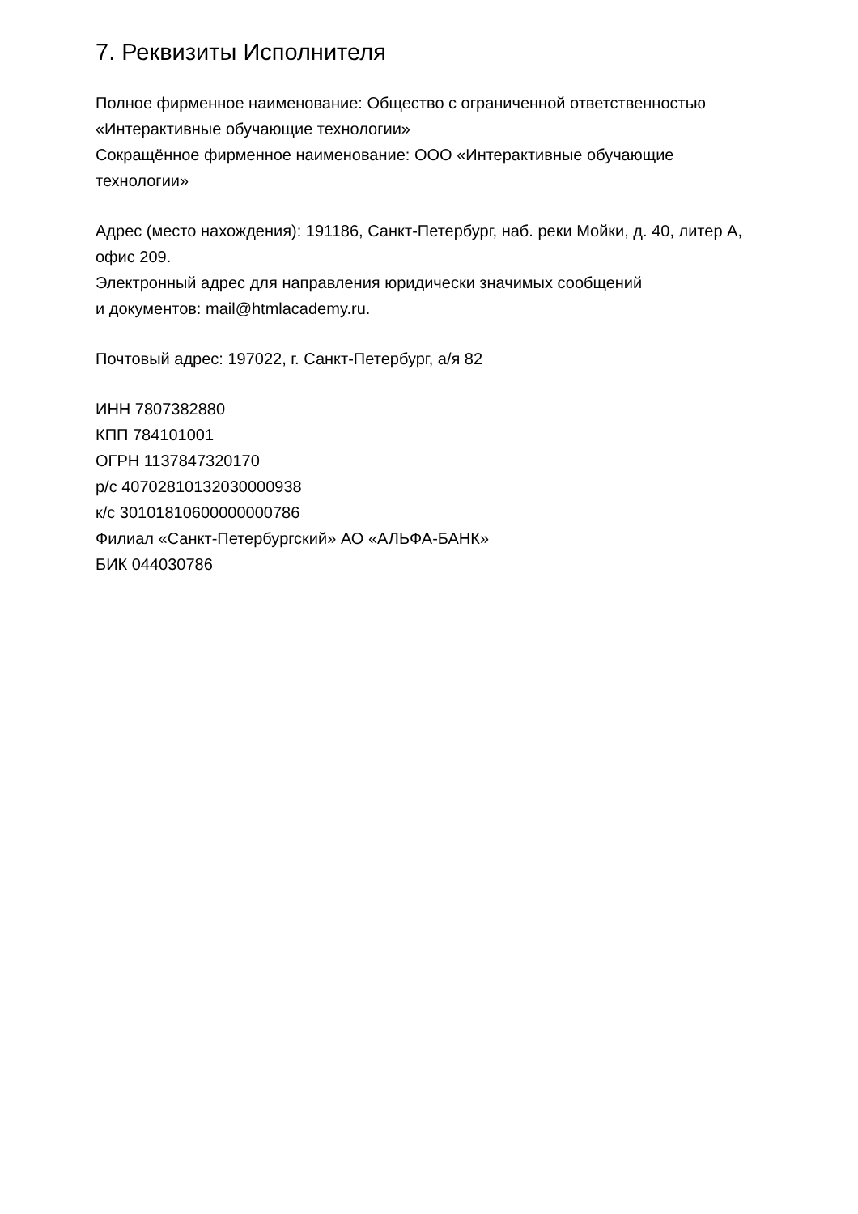7. Реквизиты Исполнителя
Полное фирменное наименование: Общество с ограниченной ответственностью
«Интерактивные обучающие технологии»
Сокращённое фирменное наименование: ООО «Интерактивные обучающие
технологии»
Адрес (место нахождения): 191186, Санкт-Петербург, наб. реки Мойки, д. 40, литер А,
офис 209.
Электронный адрес для направления юридически значимых сообщений
и документов: mail@htmlacademy.ru.
Почтовый адрес: 197022, г. Санкт-Петербург, а/я 82
ИНН 7807382880
КПП 784101001
ОГРН 1137847320170
р/с 40702810132030000938
к/с 30101810600000000786
Филиал «Санкт-Петербургский» АО «АЛЬФА-БАНК»
БИК 044030786